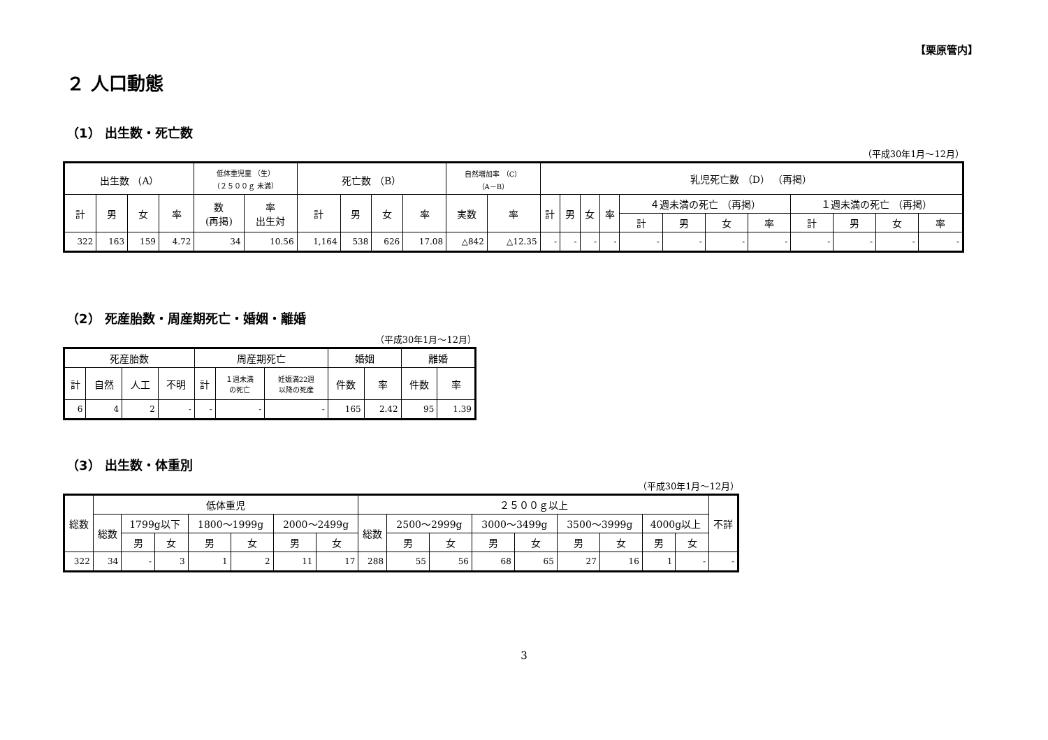【栗原管内】
２ 人口動態
（1） 出生数・死亡数
（平成30年1月～12月）
| 出生数 （A） | | | | 低体重児童 （生） （２５００ｇ 未満） | | 死亡数 （B） | | | | 自然増加率 （C） （A－B） | | 乳児死亡数 （D） （再掲） | | | | | | | | | | | |
| --- | --- | --- | --- | --- | --- | --- | --- | --- | --- | --- | --- | --- | --- | --- | --- | --- | --- | --- | --- | --- | --- | --- | --- |
| 計 | 男 | 女 | 率 | 数 (再掲) | 率 出生対 | 計 | 男 | 女 | 率 | 実数 | 率 | 計 | 男 | 女 | 率 | ４週未満の死亡 （再掲） | | | | １週未満の死亡 （再掲） | | | |
| | | | | | | | | | | | | | | | | 計 | 男 | 女 | 率 | 計 | 男 | 女 | 率 |
| 322 | 163 | 159 | 4.72 | 34 | 10.56 | 1,164 | 538 | 626 | 17.08 | △842 | △12.35 | - | - | - | - | - | - | - | - | - | - | - | - |
（2） 死産胎数・周産期死亡・婚姻・離婚
（平成30年1月～12月）
| 死産胎数 | | | | 周産期死亡 | | | 婚姻 | | 離婚 | |
| --- | --- | --- | --- | --- | --- | --- | --- | --- | --- | --- |
| 計 | 自然 | 人工 | 不明 | 計 | １週未満 の死亡 | 妊娠満22週 以降の死産 | 件数 | 率 | 件数 | 率 |
| 6 | 4 | 2 | - | - | - | - | 165 | 2.42 | 95 | 1.39 |
（3） 出生数・体重別
（平成30年1月～12月）
| 総数 | 低体重児 | | | | | | | ２５００ｇ以上 | | | | | | | | | 不詳 |
| --- | --- | --- | --- | --- | --- | --- | --- | --- | --- | --- | --- | --- | --- | --- | --- | --- | --- |
| | 総数 | 1799g以下 | | 1800～1999g | | 2000～2499g | | 総数 | 2500～2999g | | 3000～3499g | | 3500～3999g | | 4000g以上 | | |
| | | 男 | 女 | 男 | 女 | 男 | 女 | | 男 | 女 | 男 | 女 | 男 | 女 | 男 | 女 | |
| 322 | 34 | - | 3 | 1 | 2 | 11 | 17 | 288 | 55 | 56 | 68 | 65 | 27 | 16 | 1 | - | - |
3